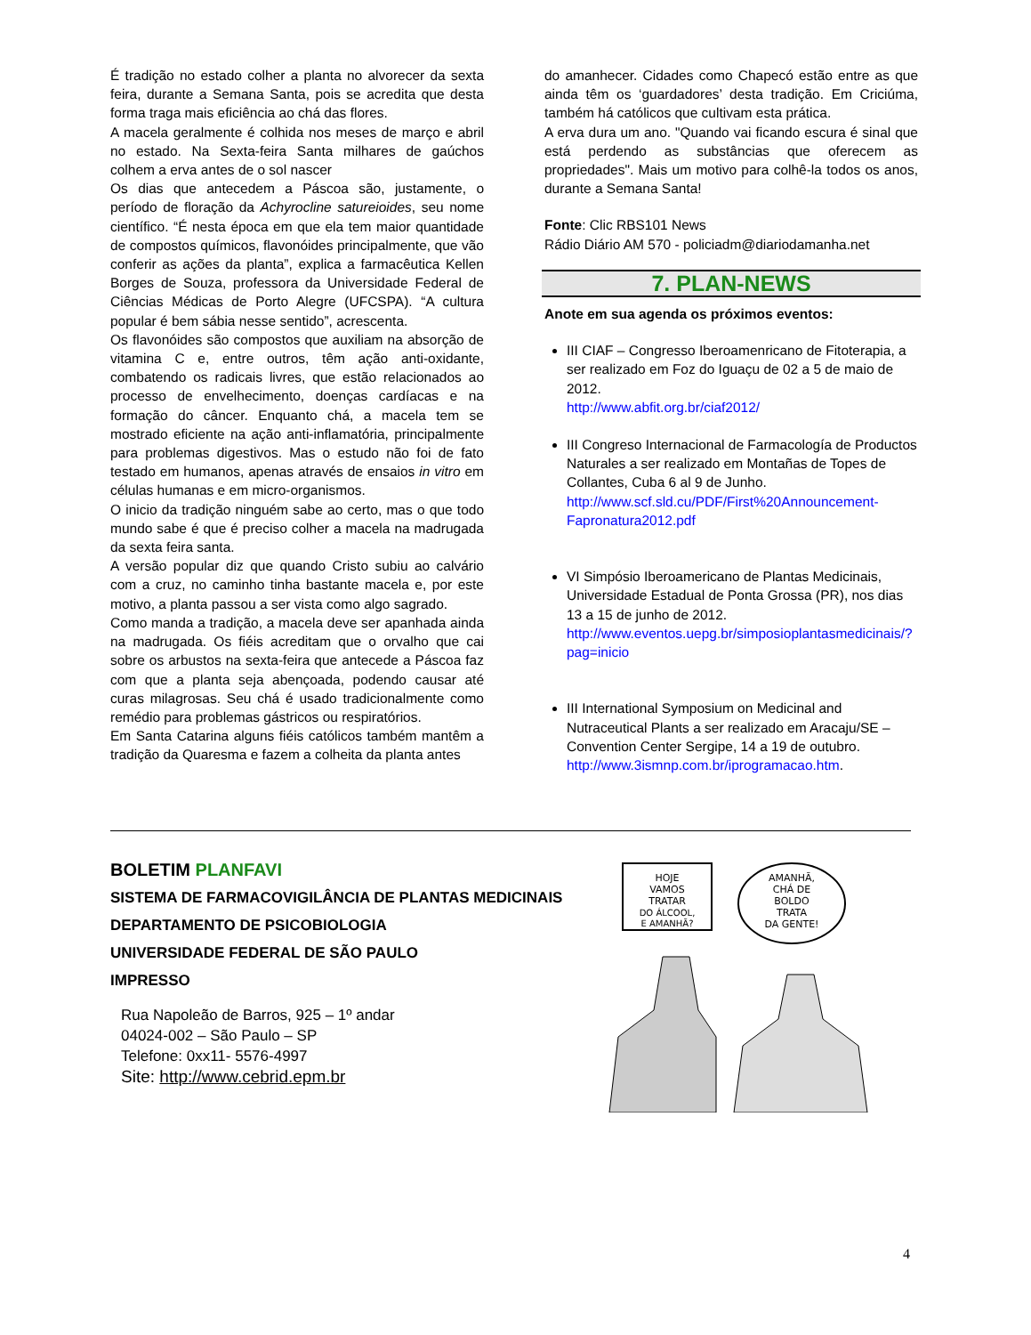É tradição no estado colher a planta no alvorecer da sexta feira, durante a Semana Santa, pois se acredita que desta forma traga mais eficiência ao chá das flores.
A macela geralmente é colhida nos meses de março e abril no estado. Na Sexta-feira Santa milhares de gaúchos colhem a erva antes de o sol nascer
Os dias que antecedem a Páscoa são, justamente, o período de floração da Achyrocline satureioides, seu nome científico. “É nesta época em que ela tem maior quantidade de compostos químicos, flavonóides principalmente, que vão conferir as ações da planta”, explica a farmacêutica Kellen Borges de Souza, professora da Universidade Federal de Ciências Médicas de Porto Alegre (UFCSPA). “A cultura popular é bem sábia nesse sentido”, acrescenta.
Os flavonóides são compostos que auxiliam na absorção de vitamina C e, entre outros, têm ação anti-oxidante, combatendo os radicais livres, que estão relacionados ao processo de envelhecimento, doenças cardíacas e na formação do câncer. Enquanto chá, a macela tem se mostrado eficiente na ação anti-inflamatória, principalmente para problemas digestivos. Mas o estudo não foi de fato testado em humanos, apenas através de ensaios in vitro em células humanas e em micro-organismos.
O inicio da tradição ninguém sabe ao certo, mas o que todo mundo sabe é que é preciso colher a macela na madrugada da sexta feira santa.
A versão popular diz que quando Cristo subiu ao calvário com a cruz, no caminho tinha bastante macela e, por este motivo, a planta passou a ser vista como algo sagrado.
Como manda a tradição, a macela deve ser apanhada ainda na madrugada. Os fiéis acreditam que o orvalho que cai sobre os arbustos na sexta-feira que antecede a Páscoa faz com que a planta seja abençoada, podendo causar até curas milagrosas. Seu chá é usado tradicionalmente como remédio para problemas gástricos ou respiratórios.
Em Santa Catarina alguns fiéis católicos também mantêm a tradição da Quaresma e fazem a colheita da planta antes
do amanhecer. Cidades como Chapecó estão entre as que ainda têm os ‘guardadores’ desta tradição. Em Criciúma, também há católicos que cultivam esta prática.
A erva dura um ano. "Quando vai ficando escura é sinal que está perdendo as substâncias que oferecem as propriedades". Mais um motivo para colhê-la todos os anos, durante a Semana Santa!
Fonte: Clic RBS101 News
Rádio Diário AM 570 - policiadm@diariodamanha.net
7. PLAN-NEWS
Anote em sua agenda os próximos eventos:
III CIAF – Congresso Iberoamenricano de Fitoterapia, a ser realizado em Foz do Iguaçu de 02 a 5 de maio de 2012.
http://www.abfit.org.br/ciaf2012/
III Congreso Internacional de Farmacología de Productos Naturales a ser realizado em Montañas de Topes de Collantes, Cuba 6 al 9 de Junho.
http://www.scf.sld.cu/PDF/First%20Announcement-Fapronatura2012.pdf
VI Simpósio Iberoamericano de Plantas Medicinais, Universidade Estadual de Ponta Grossa (PR), nos dias 13 a 15 de junho de 2012.
http://www.eventos.uepg.br/simposioplantasmedicinais/?pag=inicio
III International Symposium on Medicinal and Nutraceutical Plants a ser realizado em Aracaju/SE – Convention Center Sergipe, 14 a 19 de outubro.
http://www.3ismnp.com.br/iprogramacao.htm.
BOLETIM PLANFAVI
SISTEMA DE FARMACOVIGILÂNCIA DE PLANTAS MEDICINAIS
DEPARTAMENTO DE PSICOBIOLOGIA
UNIVERSIDADE FEDERAL DE SÃO PAULO
IMPRESSO
Rua Napoleão de Barros, 925 – 1º andar
04024-002 – São Paulo – SP
Telefone: 0xx11- 5576-4997
Site: http://www.cebrid.epm.br
HOJE
VAMOS
TRATAR
DO ÁLCOOL,
E AMANHÃ?
AMANHÃ,
CHÁ DE
BOLDO
TRATA
DA GENTE!
4